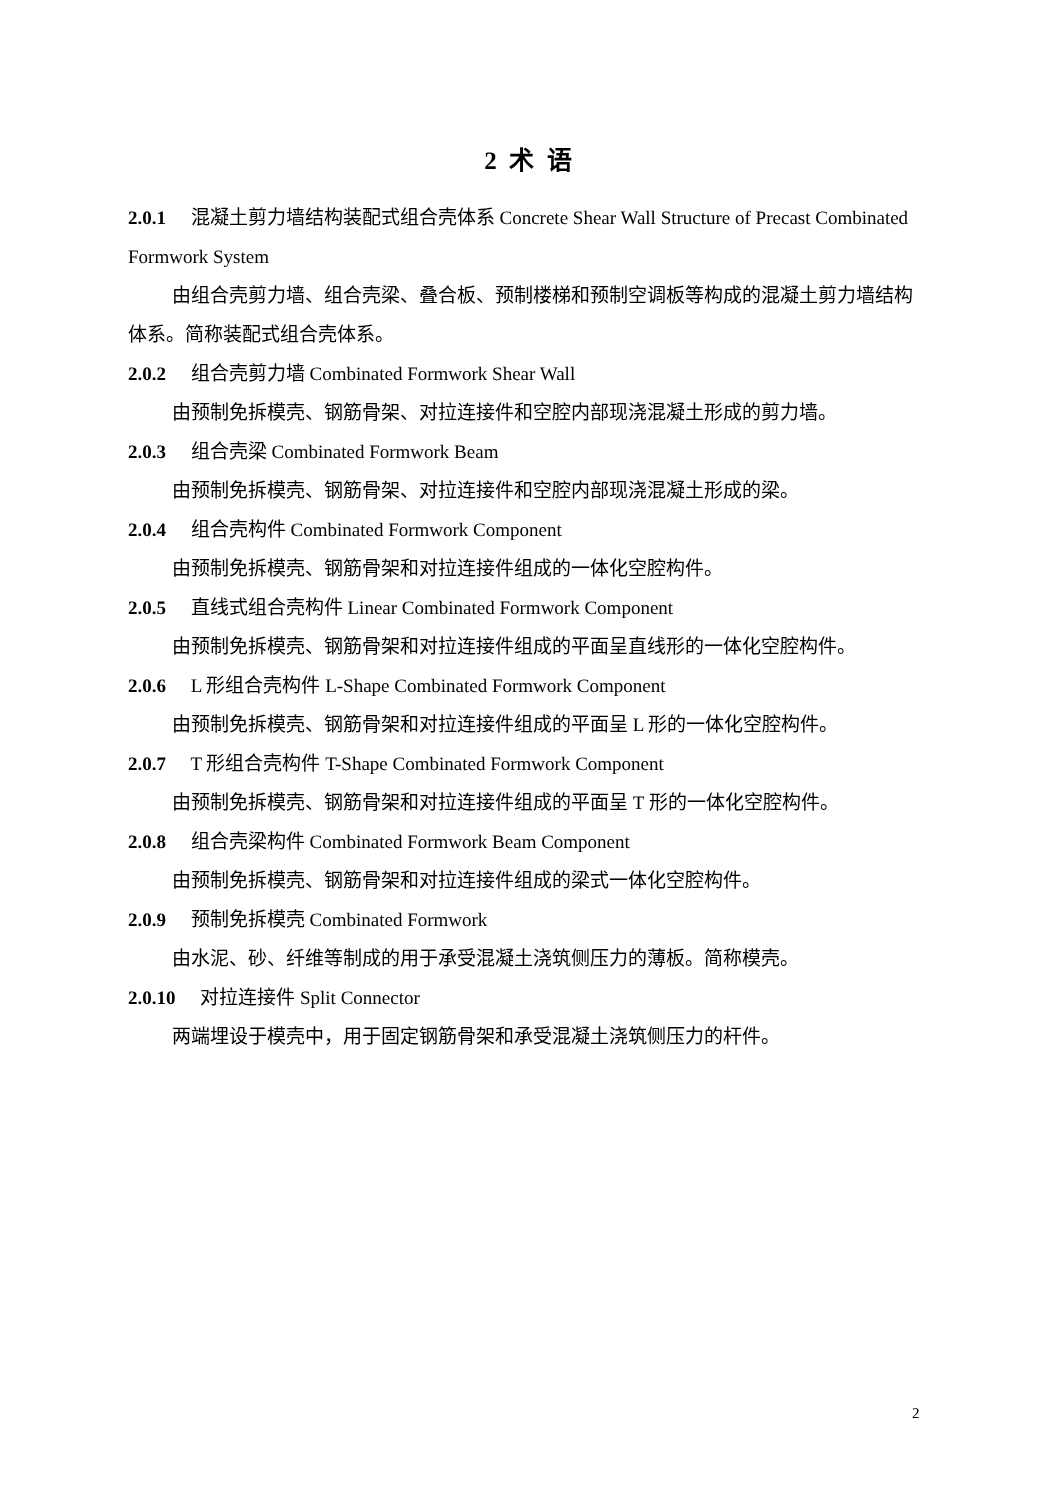2 术 语
2.0.1 混凝土剪力墙结构装配式组合壳体系 Concrete Shear Wall Structure of Precast Combinated Formwork System
由组合壳剪力墙、组合壳梁、叠合板、预制楼梯和预制空调板等构成的混凝土剪力墙结构体系。简称装配式组合壳体系。
2.0.2 组合壳剪力墙 Combinated Formwork Shear Wall
由预制免拆模壳、钢筋骨架、对拉连接件和空腔内部现浇混凝土形成的剪力墙。
2.0.3 组合壳梁 Combinated Formwork Beam
由预制免拆模壳、钢筋骨架、对拉连接件和空腔内部现浇混凝土形成的梁。
2.0.4 组合壳构件 Combinated Formwork Component
由预制免拆模壳、钢筋骨架和对拉连接件组成的一体化空腔构件。
2.0.5 直线式组合壳构件 Linear Combinated Formwork Component
由预制免拆模壳、钢筋骨架和对拉连接件组成的平面呈直线形的一体化空腔构件。
2.0.6 L 形组合壳构件 L-Shape Combinated Formwork Component
由预制免拆模壳、钢筋骨架和对拉连接件组成的平面呈 L 形的一体化空腔构件。
2.0.7 T 形组合壳构件 T-Shape Combinated Formwork Component
由预制免拆模壳、钢筋骨架和对拉连接件组成的平面呈 T 形的一体化空腔构件。
2.0.8 组合壳梁构件 Combinated Formwork Beam Component
由预制免拆模壳、钢筋骨架和对拉连接件组成的梁式一体化空腔构件。
2.0.9 预制免拆模壳 Combinated Formwork
由水泥、砂、纤维等制成的用于承受混凝土浇筑侧压力的薄板。简称模壳。
2.0.10 对拉连接件 Split Connector
两端埋设于模壳中，用于固定钢筋骨架和承受混凝土浇筑侧压力的杆件。
2